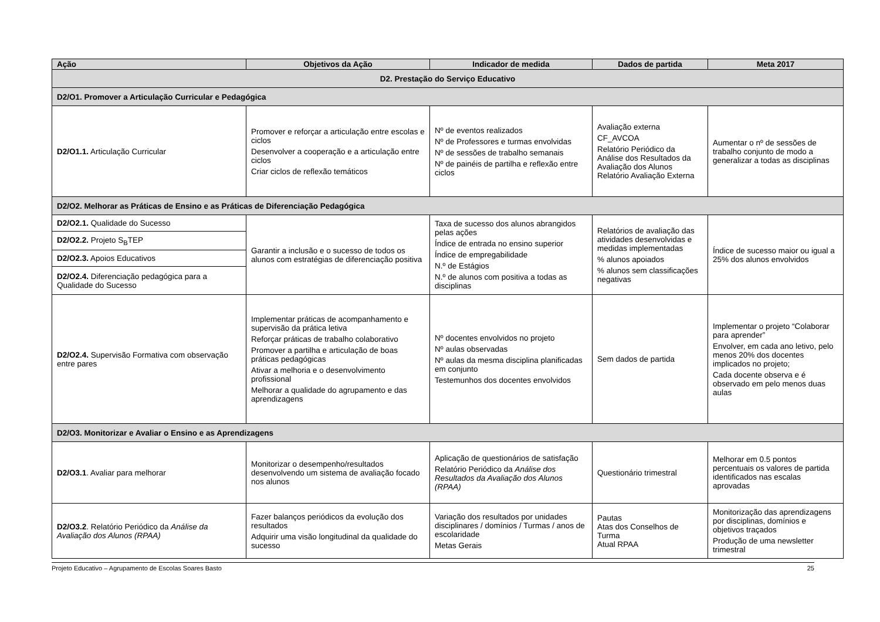| Ação | Objetivos da Ação | Indicador de medida | Dados de partida | Meta 2017 |
| --- | --- | --- | --- | --- |
| D2. Prestação do Serviço Educativo | | | | |
| D2/O1. Promover a Articulação Curricular e Pedagógica | | | | |
| D2/O1.1. Articulação Curricular | Promover e reforçar a articulação entre escolas e ciclos Desenvolver a cooperação e a articulação entre ciclos Criar ciclos de reflexão temáticos | Nº de eventos realizados Nº de Professores e turmas envolvidas Nº de sessões de trabalho semanais Nº de painéis de partilha e reflexão entre ciclos | Avaliação externa CF_AVCOA Relatório Periódico da Análise dos Resultados da Avaliação dos Alunos Relatório Avaliação Externa | Aumentar o nº de sessões de trabalho conjunto de modo a generalizar a todas as disciplinas |
| D2/O2. Melhorar as Práticas de Ensino e as Práticas de Diferenciação Pedagógica | | | | |
| D2/O2.1. Qualidade do Sucesso | Garantir a inclusão e o sucesso de todos os alunos com estratégias de diferenciação positiva | Taxa de sucesso dos alunos abrangidos pelas ações Índice de entrada no ensino superior Índice de empregabilidade N.º de Estágios N.º de alunos com positiva a todas as disciplinas | Relatórios de avaliação das atividades desenvolvidas e medidas implementadas % alunos apoiados % alunos sem classificações negativas | Índice de sucesso maior ou igual a 25% dos alunos envolvidos |
| D2/O2.2. Projeto S<sub>B</sub>TEP | | | | |
| D2/O2.3. Apoios Educativos | | | | |
| D2/O2.4. Diferenciação pedagógica para a Qualidade do Sucesso | | | | |
| D2/O2.4. Supervisão Formativa com observação entre pares | Implementar práticas de acompanhamento e supervisão da prática letiva Reforçar práticas de trabalho colaborativo Promover a partilha e articulação de boas práticas pedagógicas Ativar a melhoria e o desenvolvimento profissional Melhorar a qualidade do agrupamento e das aprendizagens | Nº docentes envolvidos no projeto Nº aulas observadas Nº aulas da mesma disciplina planificadas em conjunto Testemunhos dos docentes envolvidos | Sem dados de partida | Implementar o projeto “Colaborar para aprender” Envolver, em cada ano letivo, pelo menos 20% dos docentes implicados no projeto; Cada docente observa e é observado em pelo menos duas aulas |
| D2/O3. Monitorizar e Avaliar o Ensino e as Aprendizagens | | | | |
| D2/O3.1 . Avaliar para melhorar | Monitorizar o desempenho/resultados desenvolvendo um sistema de avaliação focado nos alunos | Aplicação de questionários de satisfação Relatório Periódico da Análise dos Resultados da Avaliação dos Alunos (RPAA) | Questionário trimestral | Melhorar em 0.5 pontos percentuais os valores de partida identificados nas escalas aprovadas |
| D2/O3.2 . Relatório Periódico da Análise da Avaliação dos Alunos (RPAA) | Fazer balanços periódicos da evolução dos resultados Adquirir uma visão longitudinal da qualidade do sucesso | Variação dos resultados por unidades disciplinares / domínios / Turmas / anos de escolaridade Metas Gerais | Pautas Atas dos Conselhos de Turma Atual RPAA | Monitorização das aprendizagens por disciplinas, domínios e objetivos traçados Produção de uma newsletter trimestral |
Projeto Educativo – Agrupamento de Escolas Soares Basto 25